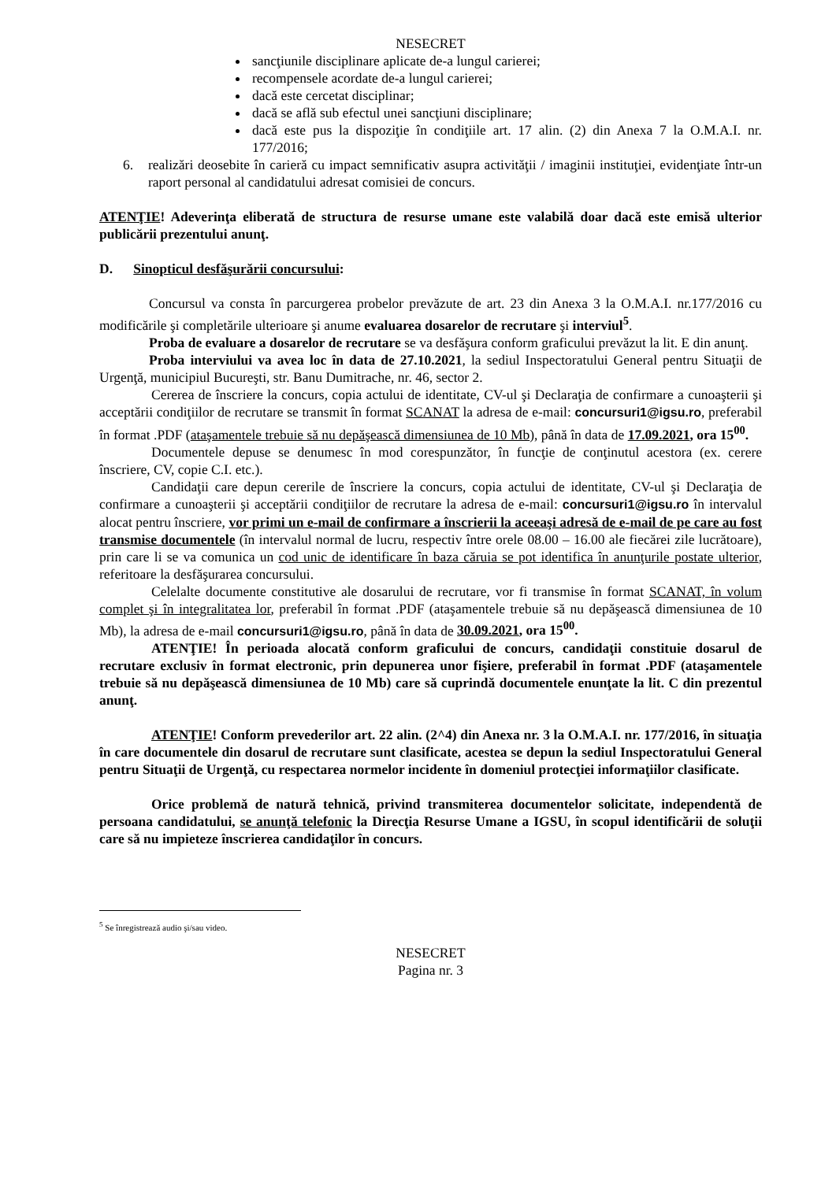NESECRET
sancţiunile disciplinare aplicate de-a lungul carierei;
recompensele acordate de-a lungul carierei;
dacă este cercetat disciplinar;
dacă se află sub efectul unei sancţiuni disciplinare;
dacă este pus la dispoziţie în condiţiile art. 17 alin. (2) din Anexa 7 la O.M.A.I. nr. 177/2016;
6. realizări deosebite în carieră cu impact semnificativ asupra activităţii / imaginii instituţiei, evidenţiate într-un raport personal al candidatului adresat comisiei de concurs.
ATENŢIE! Adeverinţa eliberată de structura de resurse umane este valabilă doar dacă este emisă ulterior publicării prezentului anunţ.
D. Sinopticul desfăşurării concursului:
Concursul va consta în parcurgerea probelor prevăzute de art. 23 din Anexa 3 la O.M.A.I. nr.177/2016 cu modificările şi completările ulterioare şi anume evaluarea dosarelor de recrutare şi interviul<sup>5</sup>.
Proba de evaluare a dosarelor de recrutare se va desfăşura conform graficului prevăzut la lit. E din anunţ.
Proba interviului va avea loc în data de 27.10.2021, la sediul Inspectoratului General pentru Situaţii de Urgenţă, municipiul Bucureşti, str. Banu Dumitrache, nr. 46, sector 2.
Cererea de înscriere la concurs, copia actului de identitate, CV-ul şi Declaraţia de confirmare a cunoaşterii şi acceptării condiţiilor de recrutare se transmit în format SCANAT la adresa de e-mail: concursuri1@igsu.ro, preferabil în format .PDF (ataşamentele trebuie să nu depăşească dimensiunea de 10 Mb), până în data de 17.09.2021, ora 15<sup>00</sup>.
Documentele depuse se denumesc în mod corespunzător, în funcţie de conţinutul acestora (ex. cerere înscriere, CV, copie C.I. etc.).
Candidaţii care depun cererile de înscriere la concurs, copia actului de identitate, CV-ul şi Declaraţia de confirmare a cunoaşterii şi acceptării condiţiilor de recrutare la adresa de e-mail: concursuri1@igsu.ro în intervalul alocat pentru înscriere, vor primi un e-mail de confirmare a înscrierii la aceeaşi adresă de e-mail de pe care au fost transmise documentele (în intervalul normal de lucru, respectiv între orele 08.00 – 16.00 ale fiecărei zile lucrătoare), prin care li se va comunica un cod unic de identificare în baza căruia se pot identifica în anunţurile postate ulterior, referitoare la desfăşurarea concursului.
Celelalte documente constitutive ale dosarului de recrutare, vor fi transmise în format SCANAT, în volum complet şi în integralitatea lor, preferabil în format .PDF (ataşamentele trebuie să nu depăşească dimensiunea de 10 Mb), la adresa de e-mail concursuri1@igsu.ro, până în data de 30.09.2021, ora 15<sup>00</sup>.
ATENŢIE! În perioada alocată conform graficului de concurs, candidaţii constituie dosarul de recrutare exclusiv în format electronic, prin depunerea unor fişiere, preferabil în format .PDF (ataşamentele trebuie să nu depăşească dimensiunea de 10 Mb) care să cuprindă documentele enunţate la lit. C din prezentul anunţ.
ATENŢIE! Conform prevederilor art. 22 alin. (2^4) din Anexa nr. 3 la O.M.A.I. nr. 177/2016, în situaţia în care documentele din dosarul de recrutare sunt clasificate, acestea se depun la sediul Inspectoratului General pentru Situaţii de Urgenţă, cu respectarea normelor incidente în domeniul protecţiei informaţiilor clasificate.
Orice problemă de natură tehnică, privind transmiterea documentelor solicitate, independentă de persoana candidatului, se anunţă telefonic la Direcţia Resurse Umane a IGSU, în scopul identificării de soluţii care să nu impieteze înscrierea candidaţilor în concurs.
<sup>5</sup> Se înregistrează audio şi/sau video.
NESECRET
Pagina nr. 3